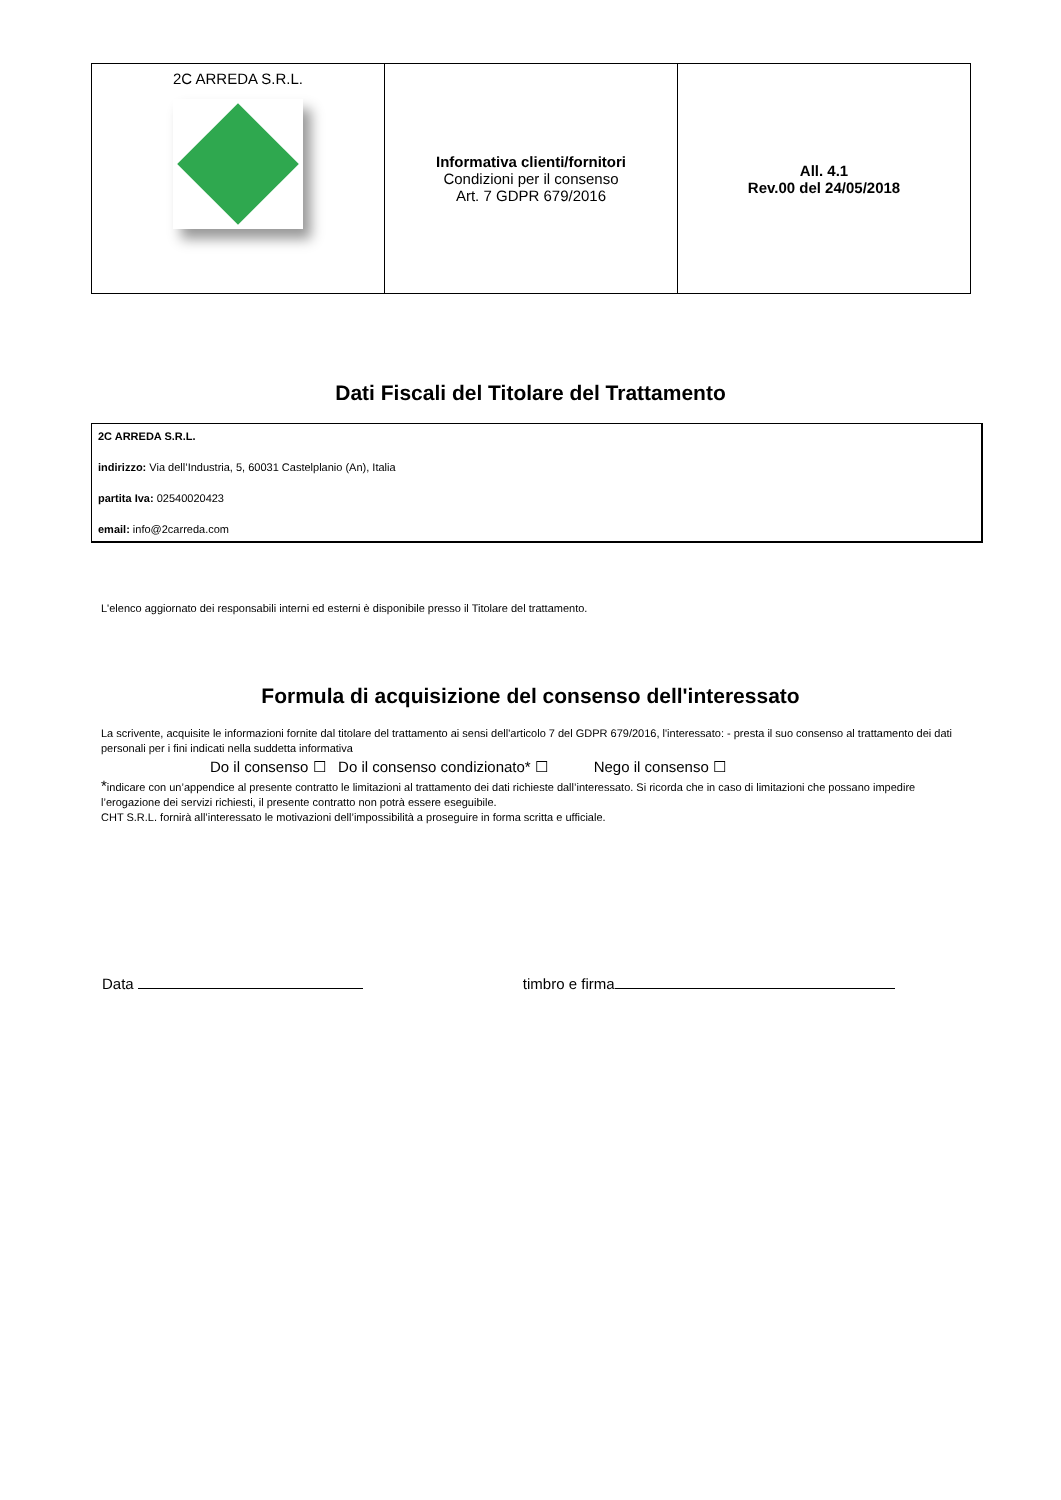| 2C ARREDA S.R.L. | Informativa clienti/fornitori Condizioni per il consenso Art. 7 GDPR 679/2016 | All. 4.1 Rev.00 del 24/05/2018 |
Dati Fiscali del Titolare del Trattamento
2C ARREDA S.R.L.
indirizzo: Via dell’Industria, 5, 60031 Castelplanio (An), Italia
partita Iva: 02540020423
email: info@2carreda.com
L'elenco aggiornato dei responsabili interni ed esterni è disponibile presso il Titolare del trattamento.
Formula di acquisizione del consenso dell'interessato
La scrivente, acquisite le informazioni fornite dal titolare del trattamento ai sensi dell'articolo 7 del GDPR 679/2016, l'interessato: - presta il suo consenso al trattamento dei dati personali per i fini indicati nella suddetta informativa
Do il consenso ☐ Do il consenso condizionato* ☐ Nego il consenso ☐
*indicare con un’appendice al presente contratto le limitazioni al trattamento dei dati richieste dall’interessato. Si ricorda che in caso di limitazioni che possano impedire l’erogazione dei servizi richiesti, il presente contratto non potrà essere eseguibile.
CHT S.R.L. fornirà all’interessato le motivazioni dell’impossibilità a proseguire in forma scritta e ufficiale.
Data timbro e firma